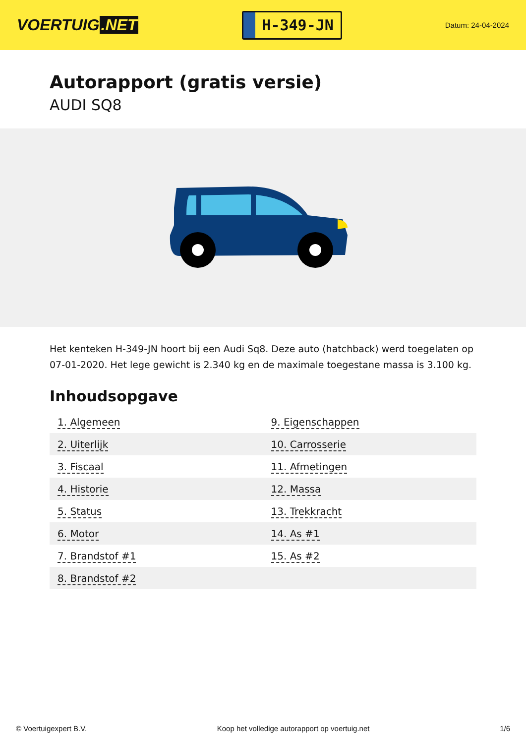VOERTUIG.NET
H-349-JN
Datum: 24-04-2024
Autorapport (gratis versie)
AUDI SQ8
Het kenteken H-349-JN hoort bij een Audi Sq8. Deze auto (hatchback) werd toegelaten op 07-01-2020. Het lege gewicht is 2.340 kg en de maximale toegestane massa is 3.100 kg.
Inhoudsopgave
| 1. Algemeen | 9. Eigenschappen |
| 2. Uiterlijk | 10. Carrosserie |
| 3. Fiscaal | 11. Afmetingen |
| 4. Historie | 12. Massa |
| 5. Status | 13. Trekkracht |
| 6. Motor | 14. As #1 |
| 7. Brandstof #1 | 15. As #2 |
| 8. Brandstof #2 | |
© Voertuigexpert B.V. Koop het volledige autorapport op voertuig.net 1/6